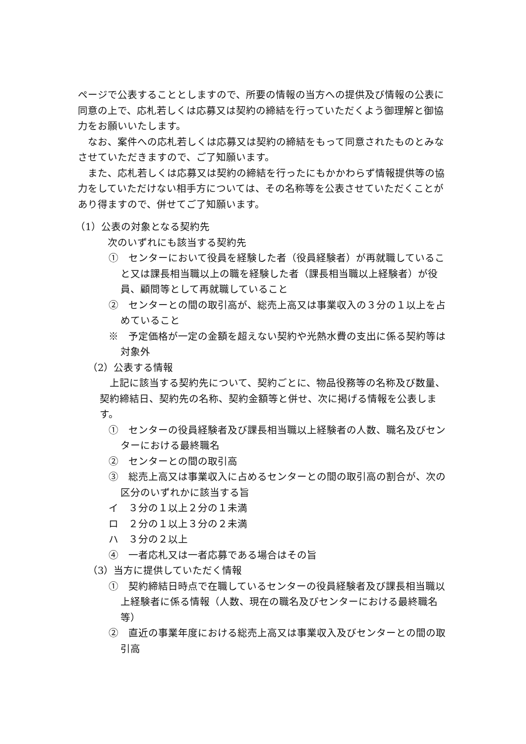ページで公表することとしますので、所要の情報の当方への提供及び情報の公表に同意の上で、応札若しくは応募又は契約の締結を行っていただくよう御理解と御協力をお願いいたします。
　なお、案件への応札若しくは応募又は契約の締結をもって同意されたものとみなさせていただきますので、ご了知願います。
　また、応札若しくは応募又は契約の締結を行ったにもかかわらず情報提供等の協力をしていただけない相手方については、その名称等を公表させていただくことがあり得ますので、併せてご了知願います。
（1）公表の対象となる契約先
次のいずれにも該当する契約先
①　センターにおいて役員を経験した者（役員経験者）が再就職していること又は課長相当職以上の職を経験した者（課長相当職以上経験者）が役員、顧問等として再就職していること
②　センターとの間の取引高が、総売上高又は事業収入の３分の１以上を占めていること
※　予定価格が一定の金額を超えない契約や光熱水費の支出に係る契約等は対象外
（2）公表する情報
　上記に該当する契約先について、契約ごとに、物品役務等の名称及び数量、契約締結日、契約先の名称、契約金額等と併せ、次に掲げる情報を公表します。
①　センターの役員経験者及び課長相当職以上経験者の人数、職名及びセンターにおける最終職名
②　センターとの間の取引高
③　総売上高又は事業収入に占めるセンターとの間の取引高の割合が、次の区分のいずれかに該当する旨
イ　３分の１以上２分の１未満
ロ　２分の１以上３分の２未満
ハ　３分の２以上
④　一者応札又は一者応募である場合はその旨
（3）当方に提供していただく情報
①　契約締結日時点で在職しているセンターの役員経験者及び課長相当職以上経験者に係る情報（人数、現在の職名及びセンターにおける最終職名等）
②　直近の事業年度における総売上高又は事業収入及びセンターとの間の取引高